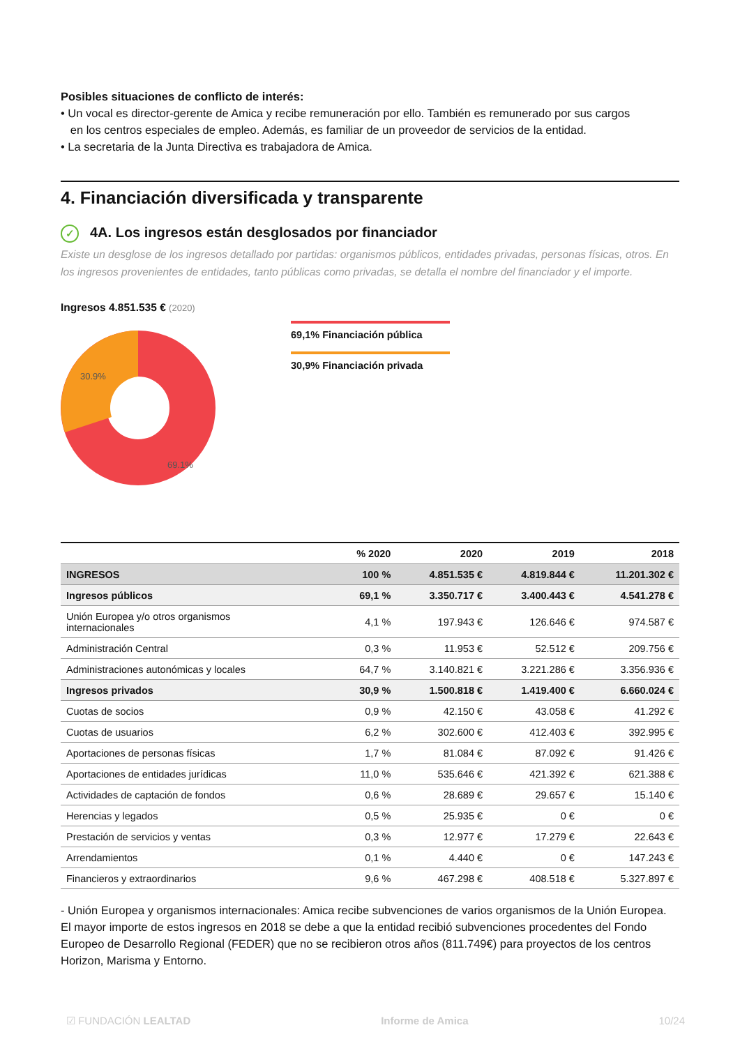Posibles situaciones de conflicto de interés:
• Un vocal es director-gerente de Amica y recibe remuneración por ello. También es remunerado por sus cargos
en los centros especiales de empleo. Además, es familiar de un proveedor de servicios de la entidad.
• La secretaria de la Junta Directiva es trabajadora de Amica.
4. Financiación diversificada y transparente
✓ 4A. Los ingresos están desglosados por financiador
Existe un desglose de los ingresos detallado por partidas: organismos públicos, entidades privadas, personas físicas, otros. En los ingresos provenientes de entidades, tanto públicas como privadas, se detalla el nombre del financiador y el importe.
Ingresos 4.851.535 € (2020)
30.9%
69.1%
69,1% Financiación pública
30,9% Financiación privada
| | % 2020 | 2020 | 2019 | 2018 |
| --- | --- | --- | --- | --- |
| INGRESOS | 100 % | 4.851.535 € | 4.819.844 € | 11.201.302 € |
| Ingresos públicos | 69,1 % | 3.350.717 € | 3.400.443 € | 4.541.278 € |
| Unión Europea y/o otros organismos internacionales | 4,1 % | 197.943 € | 126.646 € | 974.587 € |
| Administración Central | 0,3 % | 11.953 € | 52.512 € | 209.756 € |
| Administraciones autonómicas y locales | 64,7 % | 3.140.821 € | 3.221.286 € | 3.356.936 € |
| Ingresos privados | 30,9 % | 1.500.818 € | 1.419.400 € | 6.660.024 € |
| Cuotas de socios | 0,9 % | 42.150 € | 43.058 € | 41.292 € |
| Cuotas de usuarios | 6,2 % | 302.600 € | 412.403 € | 392.995 € |
| Aportaciones de personas físicas | 1,7 % | 81.084 € | 87.092 € | 91.426 € |
| Aportaciones de entidades jurídicas | 11,0 % | 535.646 € | 421.392 € | 621.388 € |
| Actividades de captación de fondos | 0,6 % | 28.689 € | 29.657 € | 15.140 € |
| Herencias y legados | 0,5 % | 25.935 € | 0 € | 0 € |
| Prestación de servicios y ventas | 0,3 % | 12.977 € | 17.279 € | 22.643 € |
| Arrendamientos | 0,1 % | 4.440 € | 0 € | 147.243 € |
| Financieros y extraordinarios | 9,6 % | 467.298 € | 408.518 € | 5.327.897 € |
- Unión Europea y organismos internacionales: Amica recibe subvenciones de varios organismos de la Unión Europea. El mayor importe de estos ingresos en 2018 se debe a que la entidad recibió subvenciones procedentes del Fondo Europeo de Desarrollo Regional (FEDER) que no se recibieron otros años (811.749€) para proyectos de los centros Horizon, Marisma y Entorno.
☑ FUNDACIÓN LEALTAD Informe de Amica 10/24